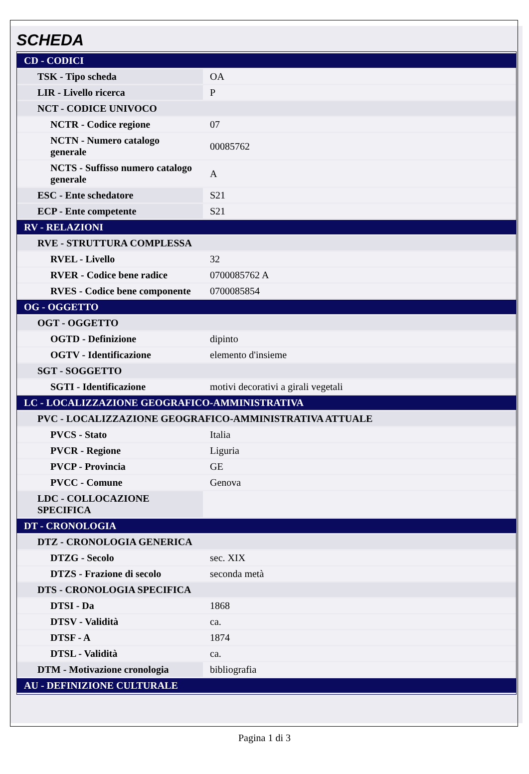SCHEDA
| CD - CODICI | |
| TSK - Tipo scheda | OA |
| LIR - Livello ricerca | P |
| NCT - CODICE UNIVOCO | |
| NCTR - Codice regione | 07 |
| NCTN - Numero catalogo generale | 00085762 |
| NCTS - Suffisso numero catalogo generale | A |
| ESC - Ente schedatore | S21 |
| ECP - Ente competente | S21 |
| RV - RELAZIONI | |
| RVE - STRUTTURA COMPLESSA | |
| RVEL - Livello | 32 |
| RVER - Codice bene radice | 0700085762 A |
| RVES - Codice bene componente | 0700085854 |
| OG - OGGETTO | |
| OGT - OGGETTO | |
| OGTD - Definizione | dipinto |
| OGTV - Identificazione | elemento d'insieme |
| SGT - SOGGETTO | |
| SGTI - Identificazione | motivi decorativi a girali vegetali |
| LC - LOCALIZZAZIONE GEOGRAFICO-AMMINISTRATIVA | |
| PVC - LOCALIZZAZIONE GEOGRAFICO-AMMINISTRATIVA ATTUALE | |
| PVCS - Stato | Italia |
| PVCR - Regione | Liguria |
| PVCP - Provincia | GE |
| PVCC - Comune | Genova |
| LDC - COLLOCAZIONE SPECIFICA | |
| DT - CRONOLOGIA | |
| DTZ - CRONOLOGIA GENERICA | |
| DTZG - Secolo | sec. XIX |
| DTZS - Frazione di secolo | seconda metà |
| DTS - CRONOLOGIA SPECIFICA | |
| DTSI - Da | 1868 |
| DTSV - Validità | ca. |
| DTSF - A | 1874 |
| DTSL - Validità | ca. |
| DTM - Motivazione cronologia | bibliografia |
| AU - DEFINIZIONE CULTURALE | |
Pagina 1 di 3